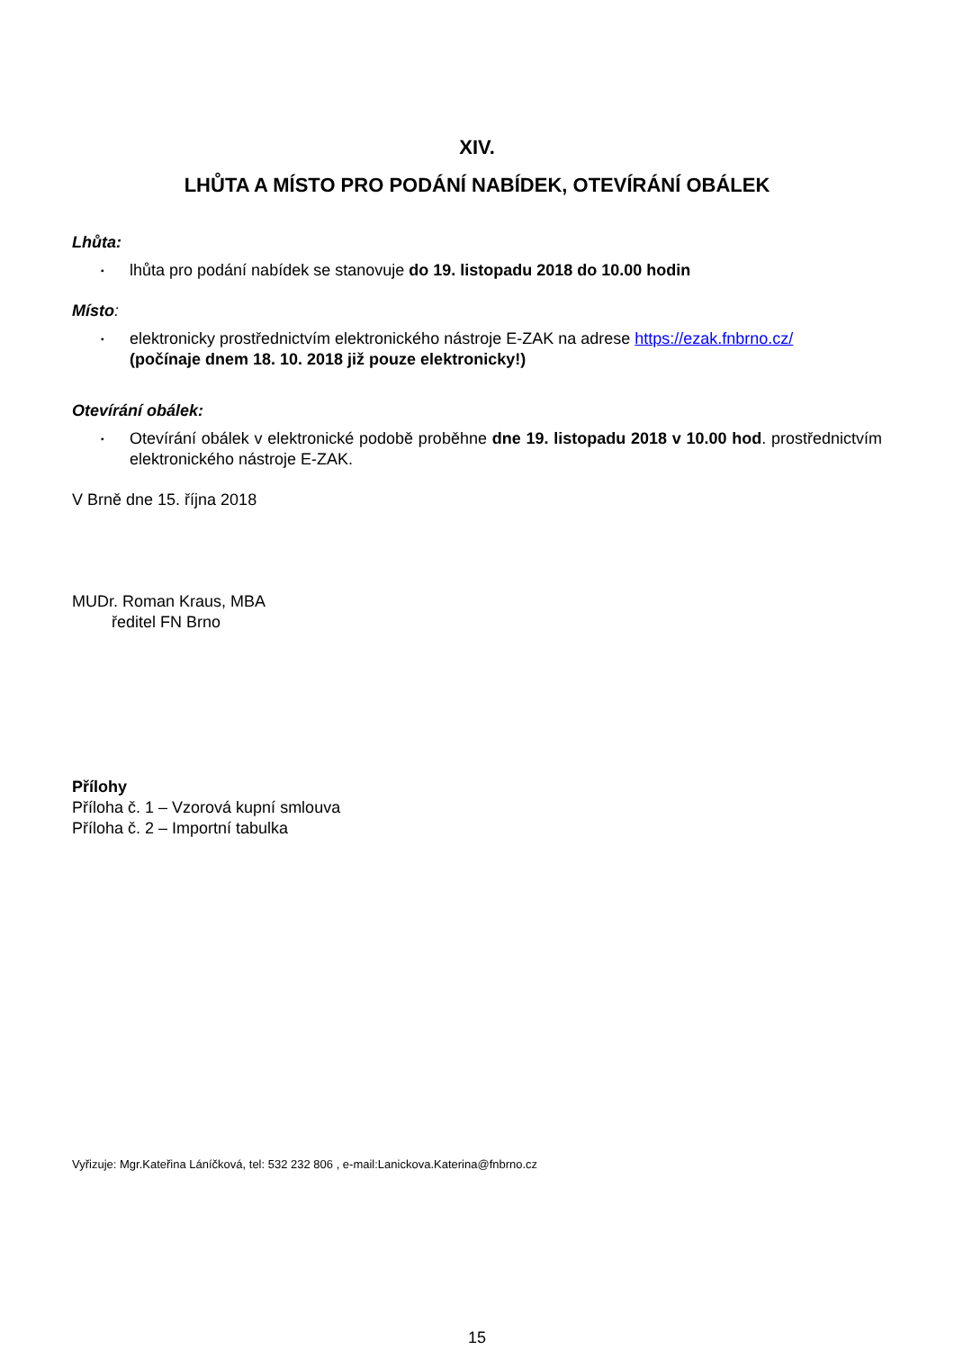XIV.
LHŮTA A MÍSTO PRO PODÁNÍ NABÍDEK, OTEVÍRÁNÍ OBÁLEK
Lhůta:
▪ lhůta pro podání nabídek se stanovuje do 19. listopadu 2018 do 10.00 hodin
Místo:
▪ elektronicky prostřednictvím elektronického nástroje E-ZAK na adrese https://ezak.fnbrno.cz/
(počínaje dnem 18. 10. 2018 již pouze elektronicky!)
Otevírání obálek:
▪ Otevírání obálek v elektronické podobě proběhne dne 19. listopadu 2018 v 10.00 hod. prostřednictvím elektronického nástroje E-ZAK.
V Brně dne 15. října 2018
MUDr. Roman Kraus, MBA
ředitel FN Brno
Přílohy
Příloha č. 1 – Vzorová kupní smlouva
Příloha č. 2 – Importní tabulka
Vyřizuje: Mgr.Kateřina Láníčková, tel: 532 232 806 , e-mail:Lanickova.Katerina@fnbrno.cz
15